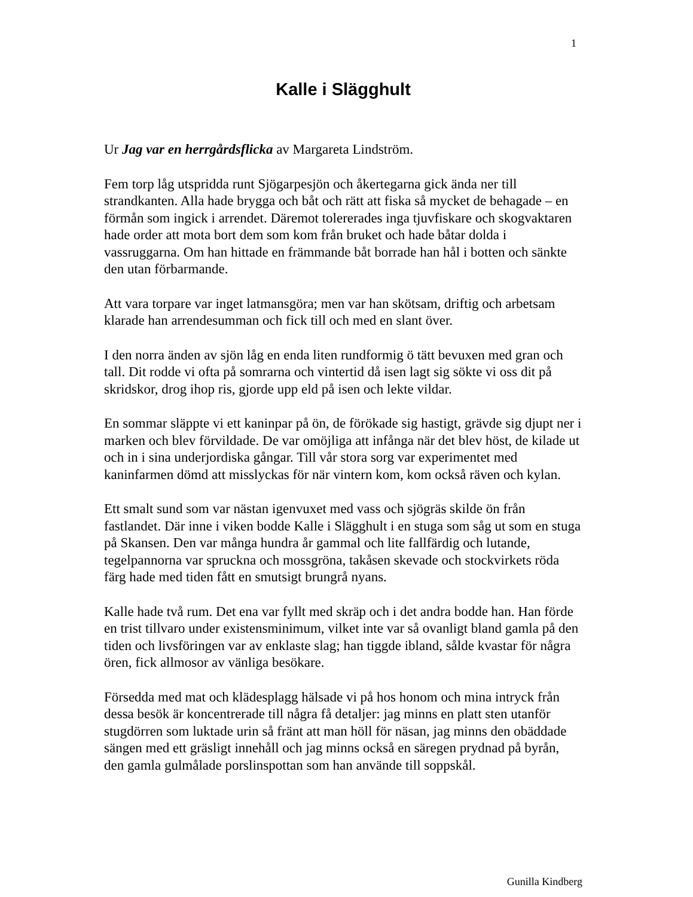1
Kalle i Slägghult
Ur Jag var en herrgårdsflicka av Margareta Lindström.
Fem torp låg utspridda runt Sjögarpesjön och åkertegarna gick ända ner till strandkanten. Alla hade brygga och båt och rätt att fiska så mycket de behagade – en förmån som ingick i arrendet. Däremot tolererades inga tjuvfiskare och skogvaktaren hade order att mota bort dem som kom från bruket och hade båtar dolda i vassruggarna. Om han hittade en främmande båt borrade han hål i botten och sänkte den utan förbarmande.
Att vara torpare var inget latmansgöra; men var han skötsam, driftig och arbetsam klarade han arrendesumman och fick till och med en slant över.
I den norra änden av sjön låg en enda liten rundformig ö tätt bevuxen med gran och tall. Dit rodde vi ofta på somrarna och vintertid då isen lagt sig sökte vi oss dit på skridskor, drog ihop ris, gjorde upp eld på isen och lekte vildar.
En sommar släppte vi ett kaninpar på ön, de förökade sig hastigt, grävde sig djupt ner i marken och blev förvildade. De var omöjliga att infånga när det blev höst, de kilade ut och in i sina underjordiska gångar. Till vår stora sorg var experimentet med kaninfarmen dömd att misslyckas för när vintern kom, kom också räven och kylan.
Ett smalt sund som var nästan igenvuxet med vass och sjögräs skilde ön från fastlandet. Där inne i viken bodde Kalle i Slägghult i en stuga som såg ut som en stuga på Skansen. Den var många hundra år gammal och lite fallfärdig och lutande, tegelpannorna var spruckna och mossgröna, takåsen skevade och stockvirkets röda färg hade med tiden fått en smutsigt brungrå nyans.
Kalle hade två rum. Det ena var fyllt med skräp och i det andra bodde han. Han förde en trist tillvaro under existensminimum, vilket inte var så ovanligt bland gamla på den tiden och livsföringen var av enklaste slag; han tiggde ibland, sålde kvastar för några ören, fick allmosor av vänliga besökare.
Försedda med mat och klädesplagg hälsade vi på hos honom och mina intryck från dessa besök är koncentrerade till några få detaljer: jag minns en platt sten utanför stugdörren som luktade urin så fränt att man höll för näsan, jag minns den obäddade sängen med ett gräsligt innehåll och jag minns också en säregen prydnad på byrån, den gamla gulmålade porslinspottan som han använde till soppskål.
Gunilla Kindberg